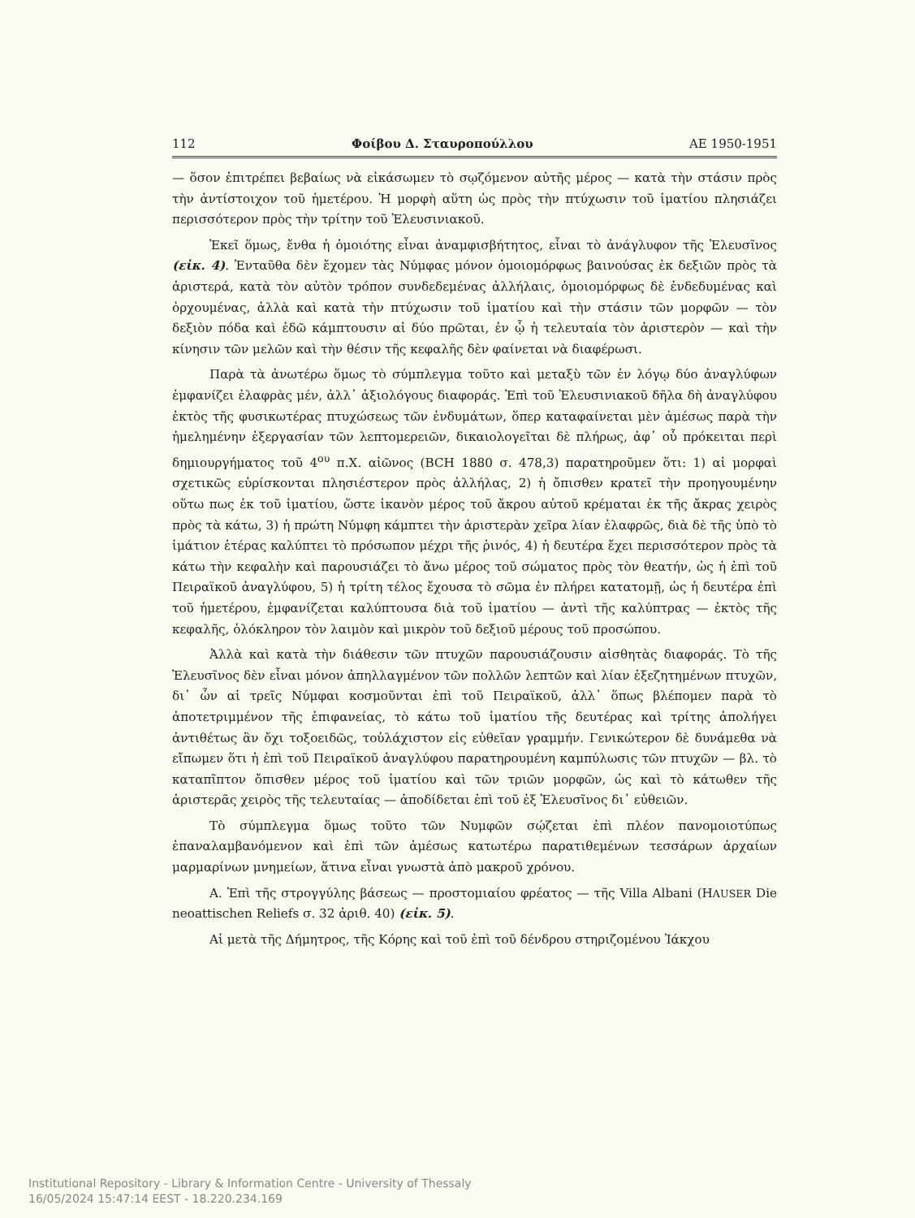112 Φοίβου Δ. Σταυροπούλλου ΑΕ 1950-1951
— ὅσον ἐπιτρέπει βεβαίως νὰ εἰκάσωμεν τὸ σῳζόμενον αὐτῆς μέρος — κατὰ τὴν στάσιν πρὸς τὴν ἀντίστοιχον τοῦ ἡμετέρου. Ἡ μορφὴ αὕτη ὡς πρὸς τὴν πτύχωσιν τοῦ ἱματίου πλησιάζει περισσότερον πρὸς τὴν τρίτην τοῦ Ἐλευσινιακοῦ.
Ἐκεῖ ὅμως, ἔνθα ἡ ὁμοιότης εἶναι ἀναμφισβήτητος, εἶναι τὸ ἀνάγλυφον τῆς Ἐλευσῖνος (εἰκ. 4). Ἐνταῦθα δὲν ἔχομεν τὰς Νύμφας μόνον ὁμοιομόρφως βαινούσας ἐκ δεξιῶν πρὸς τὰ ἀριστερά, κατὰ τὸν αὐτὸν τρόπον συνδεδεμένας ἀλλήλαις, ὁμοιομόρφως δὲ ἐνδεδυμένας καὶ ὀρχουμένας, ἀλλὰ καὶ κατὰ τὴν πτύχωσιν τοῦ ἱματίου καὶ τὴν στάσιν τῶν μορφῶν — τὸν δεξιὸν πόδα καὶ ἐδῶ κάμπτουσιν αἱ δύο πρῶται, ἐν ᾧ ἡ τελευταία τὸν ἀριστερὸν — καὶ τὴν κίνησιν τῶν μελῶν καὶ τὴν θέσιν τῆς κεφαλῆς δὲν φαίνεται νὰ διαφέρωσι.
Παρὰ τὰ ἀνωτέρω ὅμως τὸ σύμπλεγμα τοῦτο καὶ μεταξὺ τῶν ἐν λόγῳ δύο ἀναγλύφων ἐμφανίζει ἐλαφρὰς μέν, ἀλλ᾽ ἀξιολόγους διαφοράς. Ἐπὶ τοῦ Ἐλευσινιακοῦ δῆλα δὴ ἀναγλύφου ἐκτὸς τῆς φυσικωτέρας πτυχώσεως τῶν ἐνδυμάτων, ὅπερ καταφαίνεται μὲν ἀμέσως παρὰ τὴν ἠμελημένην ἐξεργασίαν τῶν λεπτομερειῶν, δικαιολογεῖται δὲ πλήρως, ἀφ᾽ οὗ πρόκειται περὶ δημιουργήματος τοῦ 4<sup>ου</sup> π.Χ. αἰῶνος (BCH 1880 σ. 478,3) παρατηροῦμεν ὅτι: 1) αἱ μορφαὶ σχετικῶς εὑρίσκονται πλησιέστερον πρὸς ἀλλήλας, 2) ἡ ὄπισθεν κρατεῖ τὴν προηγουμένην οὕτω πως ἐκ τοῦ ἱματίου, ὥστε ἱκανὸν μέρος τοῦ ἄκρου αὐτοῦ κρέμαται ἐκ τῆς ἄκρας χειρὸς πρὸς τὰ κάτω, 3) ἡ πρώτη Νύμφη κάμπτει τὴν ἀριστερὰν χεῖρα λίαν ἐλαφρῶς, διὰ δὲ τῆς ὑπὸ τὸ ἱμάτιον ἑτέρας καλύπτει τὸ πρόσωπον μέχρι τῆς ῥινός, 4) ἡ δευτέρα ἔχει περισσότερον πρὸς τὰ κάτω τὴν κεφαλὴν καὶ παρουσιάζει τὸ ἄνω μέρος τοῦ σώματος πρὸς τὸν θεατήν, ὡς ἡ ἐπὶ τοῦ Πειραϊκοῦ ἀναγλύφου, 5) ἡ τρίτη τέλος ἔχουσα τὸ σῶμα ἐν πλήρει κατατομῇ, ὡς ἡ δευτέρα ἐπὶ τοῦ ἡμετέρου, ἐμφανίζεται καλύπτουσα διὰ τοῦ ἱματίου — ἀντὶ τῆς καλύπτρας — ἐκτὸς τῆς κεφαλῆς, ὁλόκληρον τὸν λαιμὸν καὶ μικρὸν τοῦ δεξιοῦ μέρους τοῦ προσώπου.
Ἀλλὰ καὶ κατὰ τὴν διάθεσιν τῶν πτυχῶν παρουσιάζουσιν αἰσθητὰς διαφοράς. Τὸ τῆς Ἐλευσῖνος δὲν εἶναι μόνον ἀπηλλαγμένον τῶν πολλῶν λεπτῶν καὶ λίαν ἐξεζητημένων πτυχῶν, δι᾽ ὧν αἱ τρεῖς Νύμφαι κοσμοῦνται ἐπὶ τοῦ Πειραϊκοῦ, ἀλλ᾽ ὅπως βλέπομεν παρὰ τὸ ἀποτετριμμένον τῆς ἐπιφανείας, τὸ κάτω τοῦ ἱματίου τῆς δευτέρας καὶ τρίτης ἀπολήγει ἀντιθέτως ἂν ὄχι τοξοειδῶς, τοὐλάχιστον εἰς εὐθεῖαν γραμμήν. Γενικώτερον δὲ δυνάμεθα νὰ εἴπωμεν ὅτι ἡ ἐπὶ τοῦ Πειραϊκοῦ ἀναγλύφου παρατηρουμένη καμπύλωσις τῶν πτυχῶν — βλ. τὸ καταπῖπτον ὄπισθεν μέρος τοῦ ἱματίου καὶ τῶν τριῶν μορφῶν, ὡς καὶ τὸ κάτωθεν τῆς ἀριστερᾶς χειρὸς τῆς τελευταίας — ἀποδίδεται ἐπὶ τοῦ ἐξ Ἐλευσῖνος δι᾽ εὐθειῶν.
Τὸ σύμπλεγμα ὅμως τοῦτο τῶν Νυμφῶν σῴζεται ἐπὶ πλέον πανομοιοτύπως ἐπαναλαμβανόμενον καὶ ἐπὶ τῶν ἀμέσως κατωτέρω παρατιθεμένων τεσσάρων ἀρχαίων μαρμαρίνων μνημείων, ἅτινα εἶναι γνωστὰ ἀπὸ μακροῦ χρόνου.
Α. Ἐπὶ τῆς στρογγύλης βάσεως — προστομιαίου φρέατος — τῆς Villa Albani (HAUSER Die neoattischen Reliefs σ. 32 ἀριθ. 40) (εἰκ. 5).
Αἱ μετὰ τῆς Δήμητρος, τῆς Κόρης καὶ τοῦ ἐπὶ τοῦ δένδρου στηριζομένου Ἰάκχου
Institutional Repository - Library & Information Centre - University of Thessaly
16/05/2024 15:47:14 EEST - 18.220.234.169